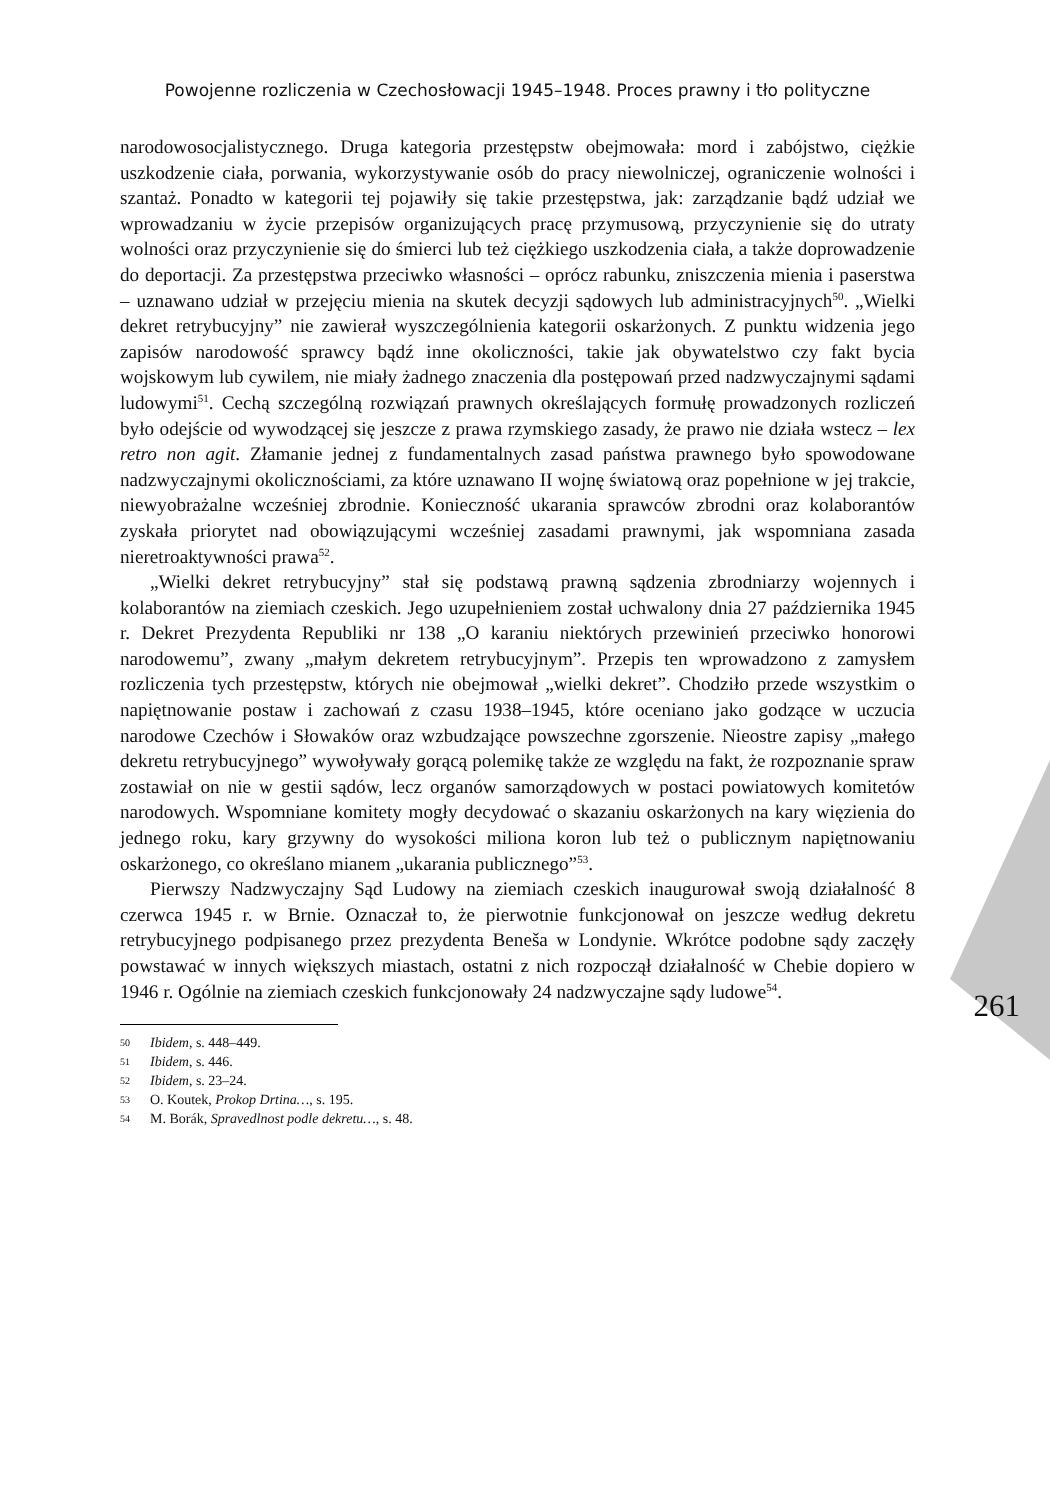Powojenne rozliczenia w Czechosłowacji 1945–1948. Proces prawny i tło polityczne
narodowosocjalistycznego. Druga kategoria przestępstw obejmowała: mord i zabójstwo, ciężkie uszkodzenie ciała, porwania, wykorzystywanie osób do pracy niewolniczej, ograniczenie wolności i szantaż. Ponadto w kategorii tej pojawiły się takie przestępstwa, jak: zarządzanie bądź udział we wprowadzaniu w życie przepisów organizujących pracę przymusową, przyczynienie się do utraty wolności oraz przyczynienie się do śmierci lub też ciężkiego uszkodzenia ciała, a także doprowadzenie do deportacji. Za przestępstwa przeciwko własności – oprócz rabunku, zniszczenia mienia i paserstwa – uznawano udział w przejęciu mienia na skutek decyzji sądowych lub administracyjnych<sup>50</sup>. „Wielki dekret retrybucyjny” nie zawierał wyszczególnienia kategorii oskarżonych. Z punktu widzenia jego zapisów narodowość sprawcy bądź inne okoliczności, takie jak obywatelstwo czy fakt bycia wojskowym lub cywilem, nie miały żadnego znaczenia dla postępowań przed nadzwyczajnymi sądami ludowymi<sup>51</sup>. Cechą szczególną rozwiązań prawnych określających formułę prowadzonych rozliczeń było odejście od wywodzącej się jeszcze z prawa rzymskiego zasady, że prawo nie działa wstecz – lex retro non agit. Złamanie jednej z fundamentalnych zasad państwa prawnego było spowodowane nadzwyczajnymi okolicznościami, za które uznawano II wojnę światową oraz popełnione w jej trakcie, niewyobrażalne wcześniej zbrodnie. Konieczność ukarania sprawców zbrodni oraz kolaborantów zyskała priorytet nad obowiązującymi wcześniej zasadami prawnymi, jak wspomniana zasada nieretroaktywności prawa<sup>52</sup>.
„Wielki dekret retrybucyjny” stał się podstawą prawną sądzenia zbrodniarzy wojennych i kolaborantów na ziemiach czeskich. Jego uzupełnieniem został uchwalony dnia 27 października 1945 r. Dekret Prezydenta Republiki nr 138 „O karaniu niektórych przewinień przeciwko honorowi narodowemu”, zwany „małym dekretem retrybucyjnym”. Przepis ten wprowadzono z zamysłem rozliczenia tych przestępstw, których nie obejmował „wielki dekret”. Chodziło przede wszystkim o napiętnowanie postaw i zachowań z czasu 1938–1945, które oceniano jako godzące w uczucia narodowe Czechów i Słowaków oraz wzbudzające powszechne zgorszenie. Nieostre zapisy „małego dekretu retrybucyjnego” wywoływały gorącą polemikę także ze względu na fakt, że rozpoznanie spraw zostawiał on nie w gestii sądów, lecz organów samorządowych w postaci powiatowych komitetów narodowych. Wspomniane komitety mogły decydować o skazaniu oskarżonych na kary więzienia do jednego roku, kary grzywny do wysokości miliona koron lub też o publicznym napiętnowaniu oskarżonego, co określano mianem „ukarania publicznego”<sup>53</sup>.
Pierwszy Nadzwyczajny Sąd Ludowy na ziemiach czeskich inaugurował swoją działalność 8 czerwca 1945 r. w Brnie. Oznaczał to, że pierwotnie funkcjonował on jeszcze według dekretu retrybucyjnego podpisanego przez prezydenta Beneša w Londynie. Wkrótce podobne sądy zaczęły powstawać w innych większych miastach, ostatni z nich rozpoczął działalność w Chebie dopiero w 1946 r. Ogólnie na ziemiach czeskich funkcjonowały 24 nadzwyczajne sądy ludowe<sup>54</sup>.
50 Ibidem, s. 448–449.
51 Ibidem, s. 446.
52 Ibidem, s. 23–24.
53 O. Koutek, Prokop Drtina…, s. 195.
54 M. Borák, Spravedlnost podle dekretu…, s. 48.
261